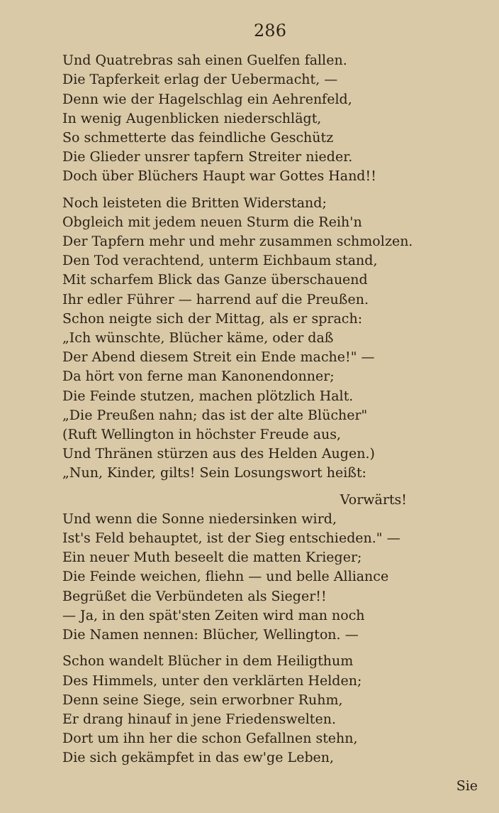286
Und Quatrebras sah einen Guelfen fallen.
Die Tapferkeit erlag der Uebermacht, —
Denn wie der Hagelschlag ein Aehrenfeld,
In wenig Augenblicken niederschlägt,
So schmetterte das feindliche Geschütz
Die Glieder unsrer tapfern Streiter nieder.
Doch über Blüchers Haupt war Gottes Hand!!
Noch leisteten die Britten Widerstand;
Obgleich mit jedem neuen Sturm die Reih'n
Der Tapfern mehr und mehr zusammen schmolzen.
Den Tod verachtend, unterm Eichbaum stand,
Mit scharfem Blick das Ganze überschauend
Ihr edler Führer — harrend auf die Preußen.
Schon neigte sich der Mittag, als er sprach:
„Ich wünschte, Blücher käme, oder daß
Der Abend diesem Streit ein Ende mache!" —
Da hört von ferne man Kanonendonner;
Die Feinde stutzen, machen plötzlich Halt.
„Die Preußen nahn; das ist der alte Blücher"
(Ruft Wellington in höchster Freude aus,
Und Thränen stürzen aus des Helden Augen.)
„Nun, Kinder, gilts! Sein Losungswort heißt:
Vorwärts!
Und wenn die Sonne niedersinken wird,
Ist's Feld behauptet, ist der Sieg entschieden." —
Ein neuer Muth beseelt die matten Krieger;
Die Feinde weichen, fliehn — und belle Alliance
Begrüßet die Verbündeten als Sieger!!
— Ja, in den spät'sten Zeiten wird man noch
Die Namen nennen: Blücher, Wellington. —
Schon wandelt Blücher in dem Heiligthum
Des Himmels, unter den verklärten Helden;
Denn seine Siege, sein erworbner Ruhm,
Er drang hinauf in jene Friedenswelten.
Dort um ihn her die schon Gefallnen stehn,
Die sich gekämpfet in das ew'ge Leben,
Sie